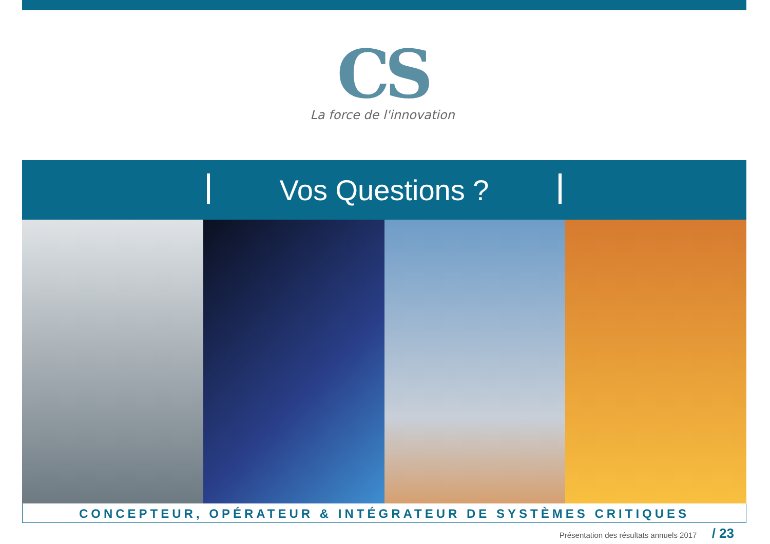CS
La force de l'innovation
Vos Questions ?
CONCEPTEUR, OPÉRATEUR & INTÉGRATEUR DE SYSTÈMES CRITIQUES
Présentation des résultats annuels 2017 / 23